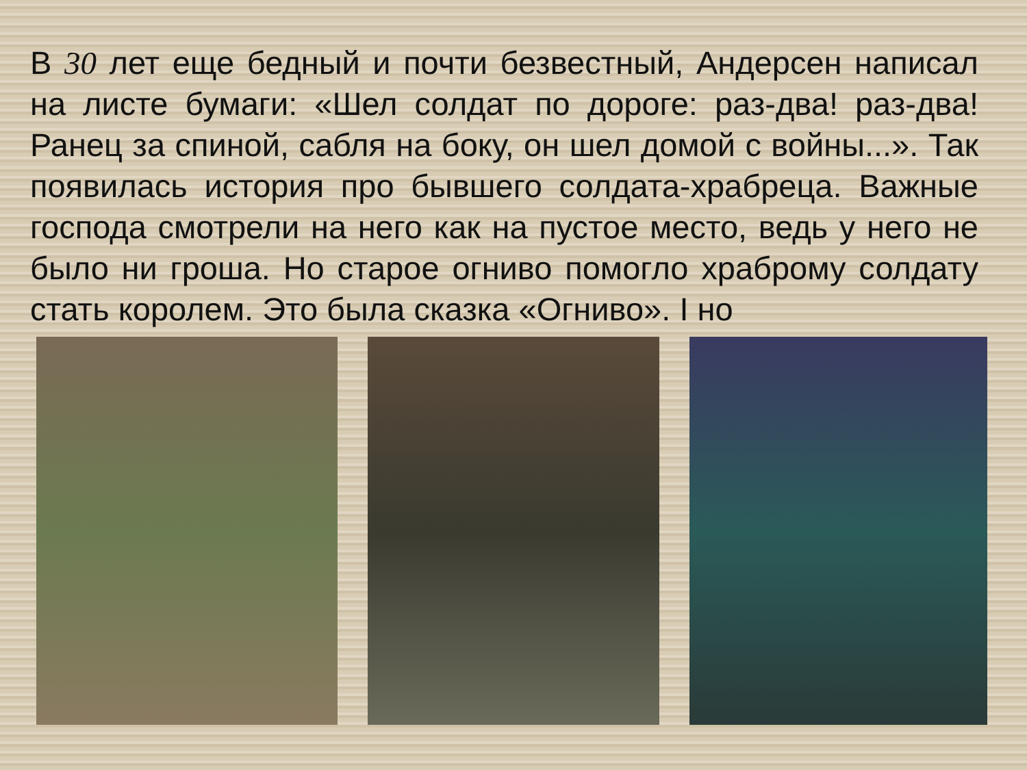В 30 лет еще бедный и почти безвестный, Андерсен написал на листе бумаги: «Шел солдат по дороге: раз-два! раз-два! Ранец за спиной, сабля на боку, он шел домой с войны...». Так появилась история про бывшего солдата-храбреца. Важные господа смотрели на него как на пустое место, ведь у него не было ни гроша. Но старое огниво помогло храброму солдату стать королем. Это была сказка «Огниво». I но